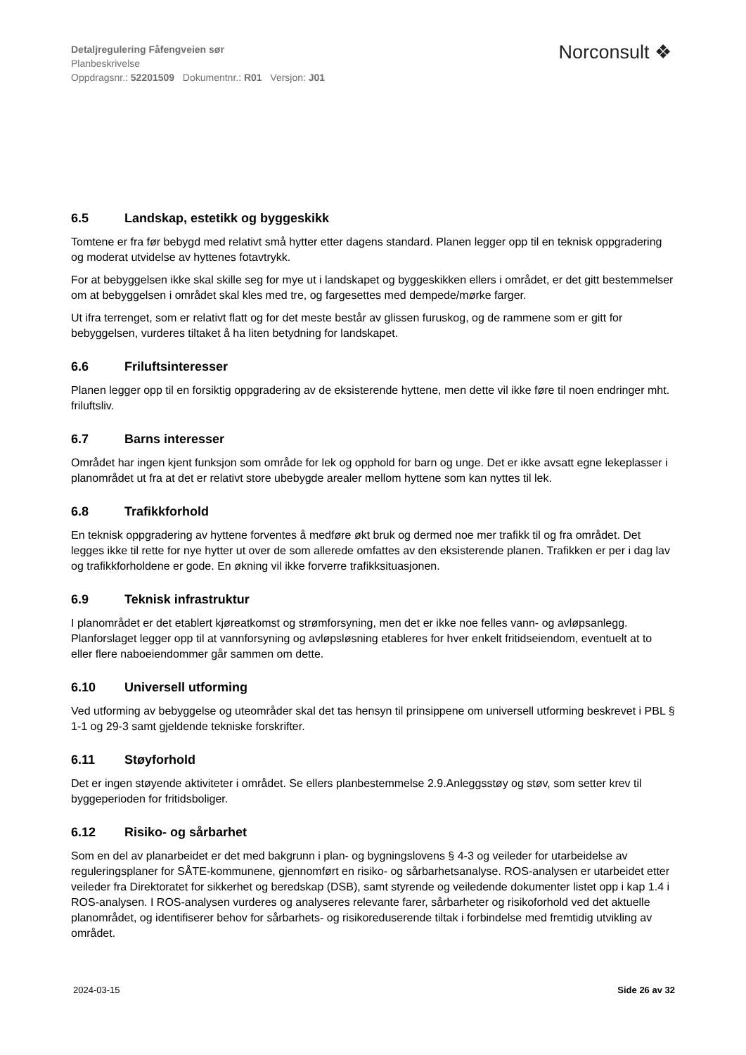Detaljregulering Fåfengveien sør
Planbeskrivelse
Oppdragsnr.: 52201509 Dokumentnr.: R01 Versjon: J01
Norconsult ❖
6.5 Landskap, estetikk og byggeskikk
Tomtene er fra før bebygd med relativt små hytter etter dagens standard. Planen legger opp til en teknisk oppgradering og moderat utvidelse av hyttenes fotavtrykk.
For at bebyggelsen ikke skal skille seg for mye ut i landskapet og byggeskikken ellers i området, er det gitt bestemmelser om at bebyggelsen i området skal kles med tre, og fargesettes med dempede/mørke farger.
Ut ifra terrenget, som er relativt flatt og for det meste består av glissen furuskog, og de rammene som er gitt for bebyggelsen, vurderes tiltaket å ha liten betydning for landskapet.
6.6 Friluftsinteresser
Planen legger opp til en forsiktig oppgradering av de eksisterende hyttene, men dette vil ikke føre til noen endringer mht. friluftsliv.
6.7 Barns interesser
Området har ingen kjent funksjon som område for lek og opphold for barn og unge. Det er ikke avsatt egne lekeplasser i planområdet ut fra at det er relativt store ubebygde arealer mellom hyttene som kan nyttes til lek.
6.8 Trafikkforhold
En teknisk oppgradering av hyttene forventes å medføre økt bruk og dermed noe mer trafikk til og fra området. Det legges ikke til rette for nye hytter ut over de som allerede omfattes av den eksisterende planen. Trafikken er per i dag lav og trafikkforholdene er gode. En økning vil ikke forverre trafikksituasjonen.
6.9 Teknisk infrastruktur
I planområdet er det etablert kjøreatkomst og strømforsyning, men det er ikke noe felles vann- og avløpsanlegg. Planforslaget legger opp til at vannforsyning og avløpsløsning etableres for hver enkelt fritidseiendom, eventuelt at to eller flere naboeiendommer går sammen om dette.
6.10 Universell utforming
Ved utforming av bebyggelse og uteområder skal det tas hensyn til prinsippene om universell utforming beskrevet i PBL § 1-1 og 29-3 samt gjeldende tekniske forskrifter.
6.11 Støyforhold
Det er ingen støyende aktiviteter i området. Se ellers planbestemmelse 2.9.Anleggsstøy og støv, som setter krev til byggeperioden for fritidsboliger.
6.12 Risiko- og sårbarhet
Som en del av planarbeidet er det med bakgrunn i plan- og bygningslovens § 4-3 og veileder for utarbeidelse av reguleringsplaner for SÅTE-kommunene, gjennomført en risiko- og sårbarhetsanalyse. ROS-analysen er utarbeidet etter veileder fra Direktoratet for sikkerhet og beredskap (DSB), samt styrende og veiledende dokumenter listet opp i kap 1.4 i ROS-analysen. I ROS-analysen vurderes og analyseres relevante farer, sårbarheter og risikoforhold ved det aktuelle planområdet, og identifiserer behov for sårbarhets- og risikoreduserende tiltak i forbindelse med fremtidig utvikling av området.
2024-03-15 Side 26 av 32